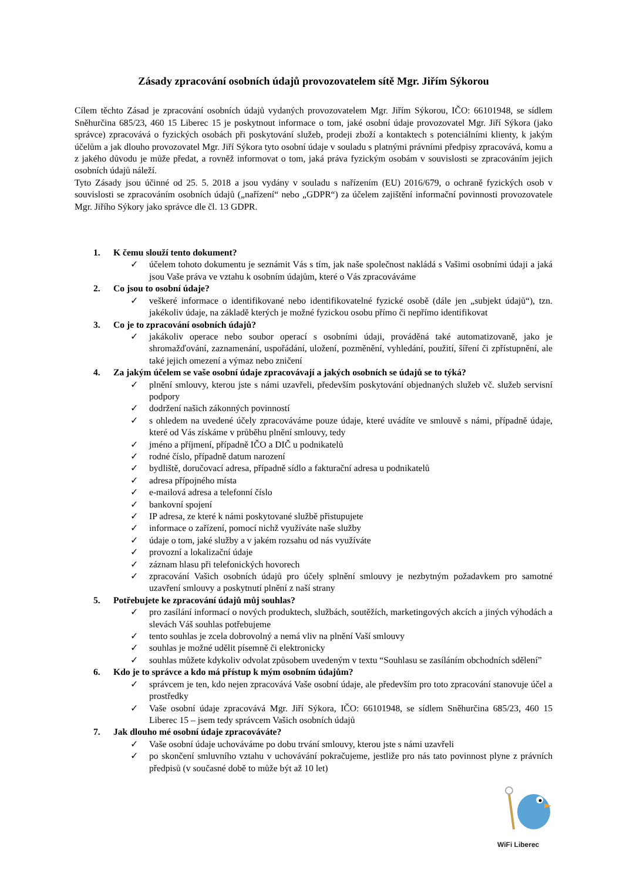Zásady zpracování osobních údajů provozovatelem sítě Mgr. Jiřím Sýkorou
Cílem těchto Zásad je zpracování osobních údajů vydaných provozovatelem Mgr. Jiřím Sýkorou, IČO: 66101948, se sídlem Sněhurčina 685/23, 460 15 Liberec 15 je poskytnout informace o tom, jaké osobní údaje provozovatel Mgr. Jiří Sýkora (jako správce) zpracovává o fyzických osobách při poskytování služeb, prodeji zboží a kontaktech s potenciálními klienty, k jakým účelům a jak dlouho provozovatel Mgr. Jiří Sýkora tyto osobní údaje v souladu s platnými právními předpisy zpracovává, komu a z jakého důvodu je může předat, a rovněž informovat o tom, jaká práva fyzickým osobám v souvislosti se zpracováním jejich osobních údajů náleží.
Tyto Zásady jsou účinné od 25. 5. 2018 a jsou vydány v souladu s nařízením (EU) 2016/679, o ochraně fyzických osob v souvislosti se zpracováním osobních údajů („nařízení“ nebo „GDPR“) za účelem zajištění informační povinnosti provozovatele Mgr. Jiřího Sýkory jako správce dle čl. 13 GDPR.
1. K čemu slouží tento dokument?
✓ účelem tohoto dokumentu je seznámit Vás s tím, jak naše společnost nakládá s Vašimi osobními údaji a jaká jsou Vaše práva ve vztahu k osobním údajům, které o Vás zpracováváme
2. Co jsou to osobní údaje?
✓ veškeré informace o identifikované nebo identifikovatelné fyzické osobě (dále jen „subjekt údajů“), tzn. jakékoliv údaje, na základě kterých je možné fyzickou osobu přímo či nepřímo identifikovat
3. Co je to zpracování osobních údajů?
✓ jakákoliv operace nebo soubor operací s osobními údaji, prováděná také automatizovaně, jako je shromažďování, zaznamenání, uspořádání, uložení, pozměnění, vyhledání, použití, šíření či zpřístupnění, ale také jejich omezení a výmaz nebo zničení
4. Za jakým účelem se vaše osobní údaje zpracovávají a jakých osobních se údajů se to týká?
✓ plnění smlouvy, kterou jste s námi uzavřeli, především poskytování objednaných služeb vč. služeb servisní podpory
✓ dodržení našich zákonných povinností
✓ s ohledem na uvedené účely zpracováváme pouze údaje, které uvádíte ve smlouvě s námi, případně údaje, které od Vás získáme v průběhu plnění smlouvy, tedy
✓ jméno a příjmení, případně IČO a DIČ u podnikatelů
✓ rodné číslo, případně datum narození
✓ bydliště, doručovací adresa, případně sídlo a fakturační adresa u podnikatelů
✓ adresa přípojného místa
✓ e-mailová adresa a telefonní číslo
✓ bankovní spojení
✓ IP adresa, ze které k námi poskytované službě přistupujete
✓ informace o zařízení, pomocí nichž využíváte naše služby
✓ údaje o tom, jaké služby a v jakém rozsahu od nás využíváte
✓ provozní a lokalizační údaje
✓ záznam hlasu při telefonických hovorech
✓ zpracování Vašich osobních údajů pro účely splnění smlouvy je nezbytným požadavkem pro samotné uzavření smlouvy a poskytnutí plnění z naší strany
5. Potřebujete ke zpracování údajů můj souhlas?
✓ pro zasílání informací o nových produktech, službách, soutěžích, marketingových akcích a jiných výhodách a slevách Váš souhlas potřebujeme
✓ tento souhlas je zcela dobrovolný a nemá vliv na plnění Vaší smlouvy
✓ souhlas je možné udělit písemně či elektronicky
✓ souhlas můžete kdykoliv odvolat způsobem uvedeným v textu “Souhlasu se zasíláním obchodních sdělení”
6. Kdo je to správce a kdo má přístup k mým osobním údajům?
✓ správcem je ten, kdo nejen zpracovává Vaše osobní údaje, ale především pro toto zpracování stanovuje účel a prostředky
✓ Vaše osobní údaje zpracovává Mgr. Jiří Sýkora, IČO: 66101948, se sídlem Sněhurčina 685/23, 460 15 Liberec 15 – jsem tedy správcem Vašich osobních údajů
7. Jak dlouho mé osobní údaje zpracováváte?
✓ Vaše osobní údaje uchováváme po dobu trvání smlouvy, kterou jste s námi uzavřeli
✓ po skončení smluvního vztahu v uchovávání pokračujeme, jestliže pro nás tato povinnost plyne z právních předpisů (v současné době to může být až 10 let)
WiFi Liberec